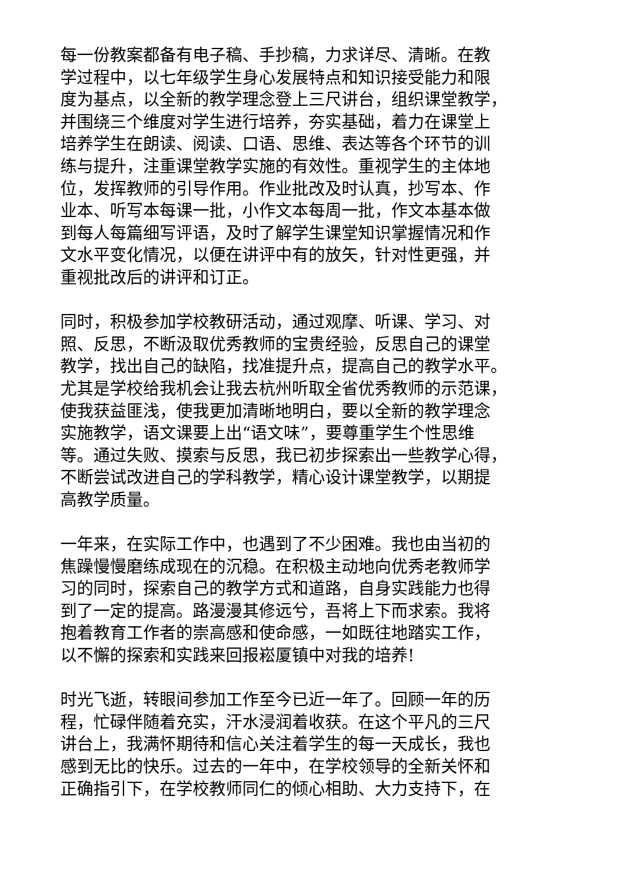每一份教案都备有电子稿、手抄稿，力求详尽、清晰。在教
学过程中，以七年级学生身心发展特点和知识接受能力和限
度为基点，以全新的教学理念登上三尺讲台，组织课堂教学，
并围绕三个维度对学生进行培养，夯实基础，着力在课堂上
培养学生在朗读、阅读、口语、思维、表达等各个环节的训
练与提升，注重课堂教学实施的有效性。重视学生的主体地
位，发挥教师的引导作用。作业批改及时认真，抄写本、作
业本、听写本每课一批，小作文本每周一批，作文本基本做
到每人每篇细写评语，及时了解学生课堂知识掌握情况和作
文水平变化情况，以便在讲评中有的放矢，针对性更强，并
重视批改后的讲评和订正。
同时，积极参加学校教研活动，通过观摩、听课、学习、对
照、反思，不断汲取优秀教师的宝贵经验，反思自己的课堂
教学，找出自己的缺陷，找准提升点，提高自己的教学水平。
尤其是学校给我机会让我去杭州听取全省优秀教师的示范课，
使我获益匪浅，使我更加清晰地明白，要以全新的教学理念
实施教学，语文课要上出“语文味”，要尊重学生个性思维
等。通过失败、摸索与反思，我已初步探索出一些教学心得，
不断尝试改进自己的学科教学，精心设计课堂教学，以期提
高教学质量。
一年来，在实际工作中，也遇到了不少困难。我也由当初的
焦躁慢慢磨练成现在的沉稳。在积极主动地向优秀老教师学
习的同时，探索自己的教学方式和道路，自身实践能力也得
到了一定的提高。路漫漫其修远兮，吾将上下而求索。我将
抱着教育工作者的崇高感和使命感，一如既往地踏实工作，
以不懈的探索和实践来回报崧厦镇中对我的培养!
时光飞逝，转眼间参加工作至今已近一年了。回顾一年的历
程，忙碌伴随着充实，汗水浸润着收获。在这个平凡的三尺
讲台上，我满怀期待和信心关注着学生的每一天成长，我也
感到无比的快乐。过去的一年中，在学校领导的全新关怀和
正确指引下，在学校教师同仁的倾心相助、大力支持下，在